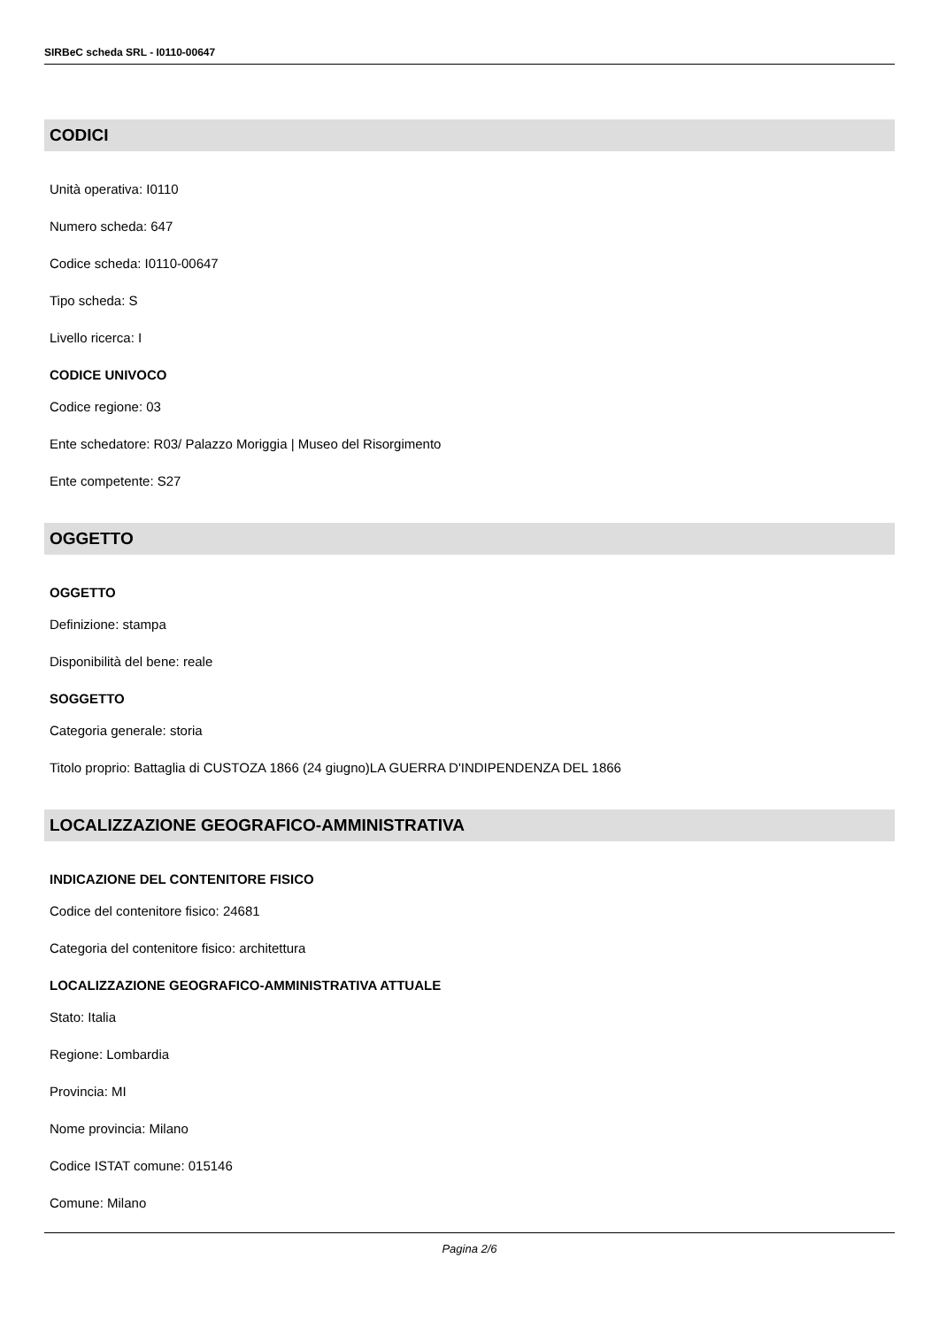SIRBeC scheda SRL - I0110-00647
CODICI
Unità operativa: I0110
Numero scheda: 647
Codice scheda: I0110-00647
Tipo scheda: S
Livello ricerca: I
CODICE UNIVOCO
Codice regione: 03
Ente schedatore: R03/ Palazzo Moriggia | Museo del Risorgimento
Ente competente: S27
OGGETTO
OGGETTO
Definizione: stampa
Disponibilità del bene: reale
SOGGETTO
Categoria generale: storia
Titolo proprio: Battaglia di CUSTOZA 1866 (24 giugno)LA GUERRA D'INDIPENDENZA DEL 1866
LOCALIZZAZIONE GEOGRAFICO-AMMINISTRATIVA
INDICAZIONE DEL CONTENITORE FISICO
Codice del contenitore fisico: 24681
Categoria del contenitore fisico: architettura
LOCALIZZAZIONE GEOGRAFICO-AMMINISTRATIVA ATTUALE
Stato: Italia
Regione: Lombardia
Provincia: MI
Nome provincia: Milano
Codice ISTAT comune: 015146
Comune: Milano
Pagina 2/6